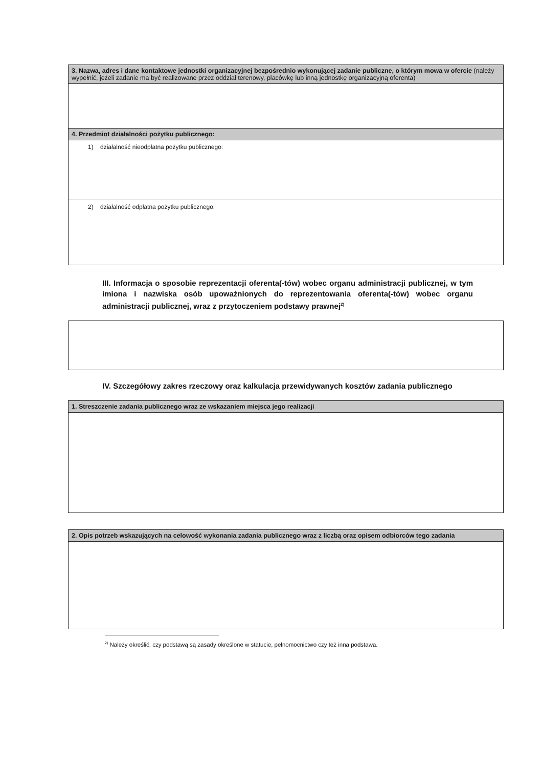3. Nazwa, adres i dane kontaktowe jednostki organizacyjnej bezpośrednio wykonującej zadanie publiczne, o którym mowa w ofercie (należy wypełnić, jeżeli zadanie ma być realizowane przez oddział terenowy, placówkę lub inną jednostkę organizacyjną oferenta)
4. Przedmiot działalności pożytku publicznego:
1) działalność nieodpłatna pożytku publicznego:
2) działalność odpłatna pożytku publicznego:
III. Informacja o sposobie reprezentacji oferenta(-tów) wobec organu administracji publicznej, w tym imiona i nazwiska osób upoważnionych do reprezentowania oferenta(-tów) wobec organu administracji publicznej, wraz z przytoczeniem podstawy prawnej<sup>2)</sup>
IV. Szczegółowy zakres rzeczowy oraz kalkulacja przewidywanych kosztów zadania publicznego
1. Streszczenie zadania publicznego wraz ze wskazaniem miejsca jego realizacji
2. Opis potrzeb wskazujących na celowość wykonania zadania publicznego wraz z liczbą oraz opisem odbiorców tego zadania
<sup>2)</sup> Należy określić, czy podstawą są zasady określone w statucie, pełnomocnictwo czy też inna podstawa.